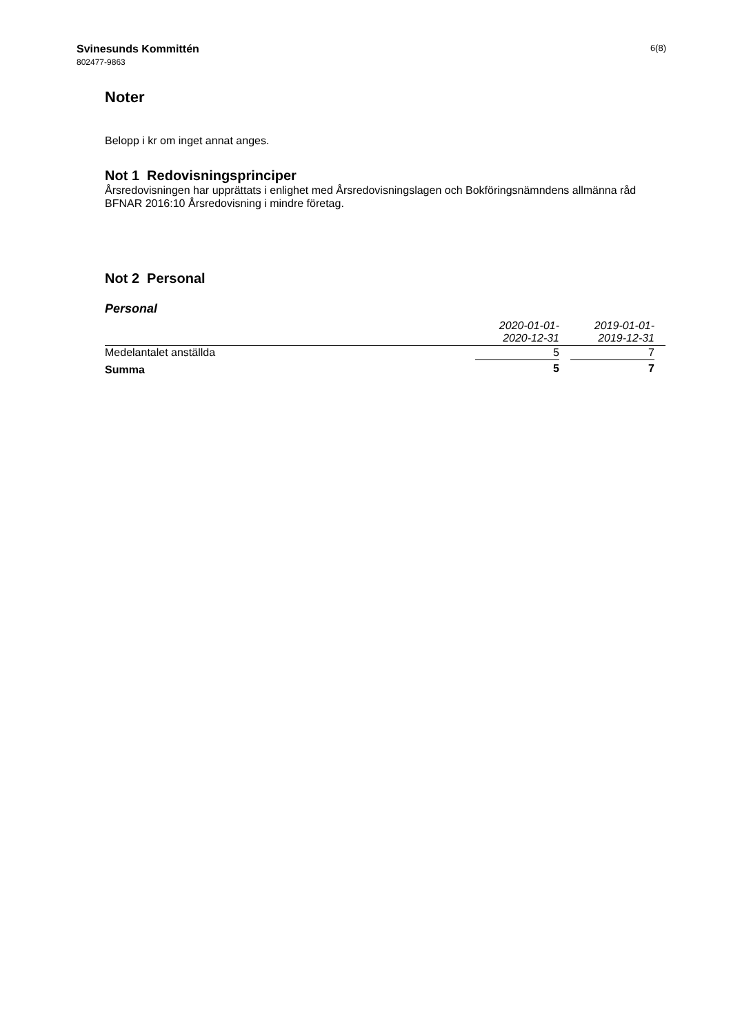Svinesunds Kommittén
802477-9863
6(8)
Noter
Belopp i kr om inget annat anges.
Not 1 Redovisningsprinciper
Årsredovisningen har upprättats i enlighet med Årsredovisningslagen och Bokföringsnämndens allmänna råd BFNAR 2016:10 Årsredovisning i mindre företag.
Not 2 Personal
Personal
| | 2020-01-01- 2020-12-31 | | 2019-01-01- 2019-12-31 | |
| --- | --- | --- | --- | --- |
| Medelantalet anställda | 5 | | 7 | |
| Summa | 5 | | 7 | |